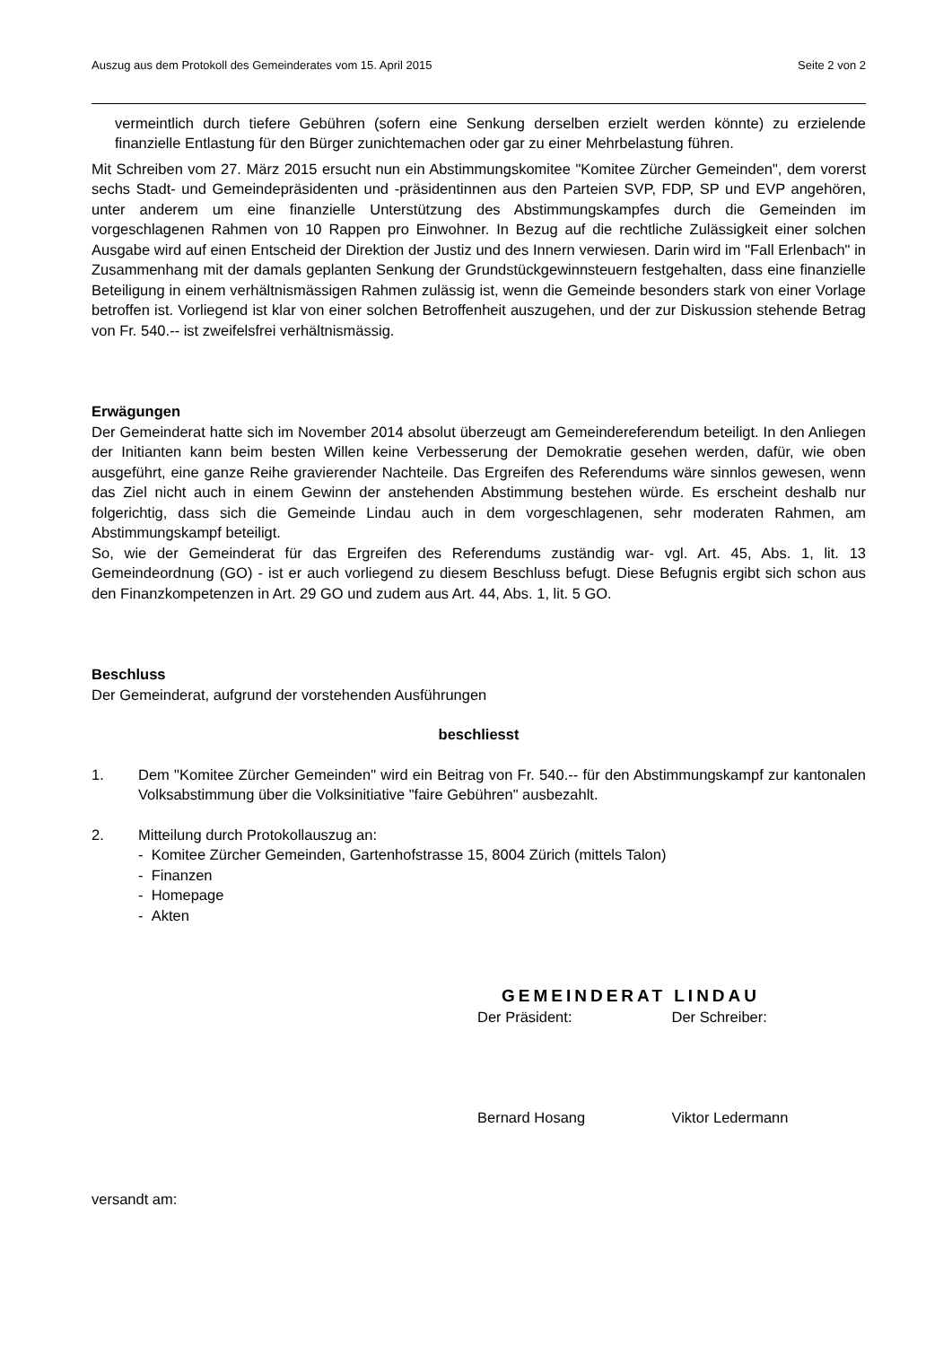Auszug aus dem Protokoll des Gemeinderates vom 15. April 2015 Seite 2 von 2
vermeintlich durch tiefere Gebühren (sofern eine Senkung derselben erzielt werden könnte) zu erzielende finanzielle Entlastung für den Bürger zunichtemachen oder gar zu einer Mehrbelastung führen.
Mit Schreiben vom 27. März 2015 ersucht nun ein Abstimmungskomitee "Komitee Zürcher Gemeinden", dem vorerst sechs Stadt- und Gemeindepräsidenten und -präsidentinnen aus den Parteien SVP, FDP, SP und EVP angehören, unter anderem um eine finanzielle Unterstützung des Abstimmungskampfes durch die Gemeinden im vorgeschlagenen Rahmen von 10 Rappen pro Einwohner. In Bezug auf die rechtliche Zulässigkeit einer solchen Ausgabe wird auf einen Entscheid der Direktion der Justiz und des Innern verwiesen. Darin wird im "Fall Erlenbach" in Zusammenhang mit der damals geplanten Senkung der Grundstückgewinnsteuern festgehalten, dass eine finanzielle Beteiligung in einem verhältnismässigen Rahmen zulässig ist, wenn die Gemeinde besonders stark von einer Vorlage betroffen ist. Vorliegend ist klar von einer solchen Betroffenheit auszugehen, und der zur Diskussion stehende Betrag von Fr. 540.-- ist zweifelsfrei verhältnismässig.
Erwägungen
Der Gemeinderat hatte sich im November 2014 absolut überzeugt am Gemeindereferendum beteiligt. In den Anliegen der Initianten kann beim besten Willen keine Verbesserung der Demokratie gesehen werden, dafür, wie oben ausgeführt, eine ganze Reihe gravierender Nachteile. Das Ergreifen des Referendums wäre sinnlos gewesen, wenn das Ziel nicht auch in einem Gewinn der anstehenden Abstimmung bestehen würde. Es erscheint deshalb nur folgerichtig, dass sich die Gemeinde Lindau auch in dem vorgeschlagenen, sehr moderaten Rahmen, am Abstimmungskampf beteiligt.
So, wie der Gemeinderat für das Ergreifen des Referendums zuständig war- vgl. Art. 45, Abs. 1, lit. 13 Gemeindeordnung (GO) - ist er auch vorliegend zu diesem Beschluss befugt. Diese Befugnis ergibt sich schon aus den Finanzkompetenzen in Art. 29 GO und zudem aus Art. 44, Abs. 1, lit. 5 GO.
Beschluss
Der Gemeinderat, aufgrund der vorstehenden Ausführungen
beschliesst
1. Dem "Komitee Zürcher Gemeinden" wird ein Beitrag von Fr. 540.-- für den Abstimmungskampf zur kantonalen Volksabstimmung über die Volksinitiative "faire Gebühren" ausbezahlt.
2. Mitteilung durch Protokollauszug an:
- Komitee Zürcher Gemeinden, Gartenhofstrasse 15, 8004 Zürich (mittels Talon)
- Finanzen
- Homepage
- Akten
GEMEINDERAT LINDAU
Der Präsident: Der Schreiber:
Bernard Hosang Viktor Ledermann
versandt am: